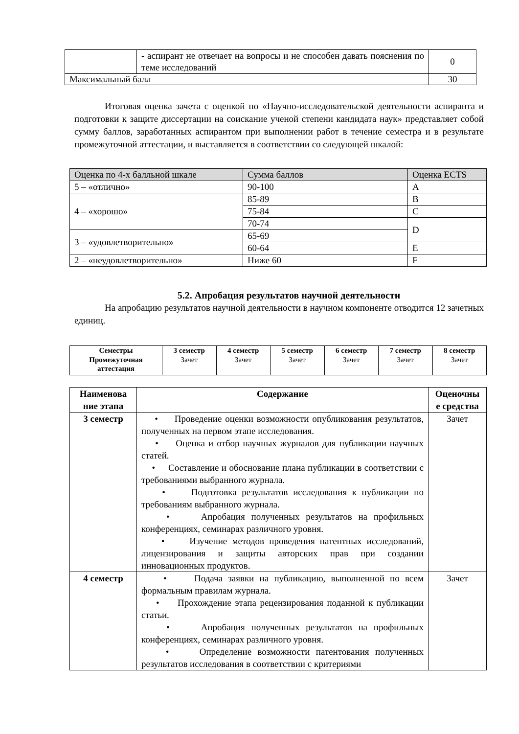| | - аспирант не отвечает на вопросы и не способен давать пояснения по теме исследований | 0 |
| Максимальный балл | | 30 |
Итоговая оценка зачета с оценкой по «Научно-исследовательской деятельности аспиранта и подготовки к защите диссертации на соискание ученой степени кандидата наук» представляет собой сумму баллов, заработанных аспирантом при выполнении работ в течение семестра и в результате промежуточной аттестации, и выставляется в соответствии со следующей шкалой:
| Оценка по 4-х балльной шкале | Сумма баллов | Оценка ECTS |
| 5 – «отлично» | 90-100 | A |
| 4 – «хорошо» | 85-89 | B |
| | 75-84 | C |
| | 70-74 | D |
| 3 – «удовлетворительно» | 65-69 | |
| | 60-64 | E |
| 2 – «неудовлетворительно» | Ниже 60 | F |
5.2. Апробация результатов научной деятельности
На апробацию результатов научной деятельности в научном компоненте отводится 12 зачетных единиц.
| Семестры | 3 семестр | 4 семестр | 5 семестр | 6 семестр | 7 семестр | 8 семестр |
| --- | --- | --- | --- | --- | --- | --- |
| Промежуточная аттестация | Зачет | Зачет | Зачет | Зачет | Зачет | Зачет |
| Наименова ние этапа | Содержание | Оценочны е средства |
| --- | --- | --- |
| 3 семестр | • Проведение оценки возможности опубликования результатов, полученных на первом этапе исследования. • Оценка и отбор научных журналов для публикации научных статей. • Составление и обоснование плана публикации в соответствии с требованиями выбранного журнала. • Подготовка результатов исследования к публикации по требованиям выбранного журнала. • Апробация полученных результатов на профильных конференциях, семинарах различного уровня. • Изучение методов проведения патентных исследований, лицензирования и защиты авторских прав при создании инновационных продуктов. | Зачет |
| 4 семестр | • Подача заявки на публикацию, выполненной по всем формальным правилам журнала. • Прохождение этапа рецензирования поданной к публикации статьи. • Апробация полученных результатов на профильных конференциях, семинарах различного уровня. • Определение возможности патентования полученных результатов исследования в соответствии с критериями | Зачет |